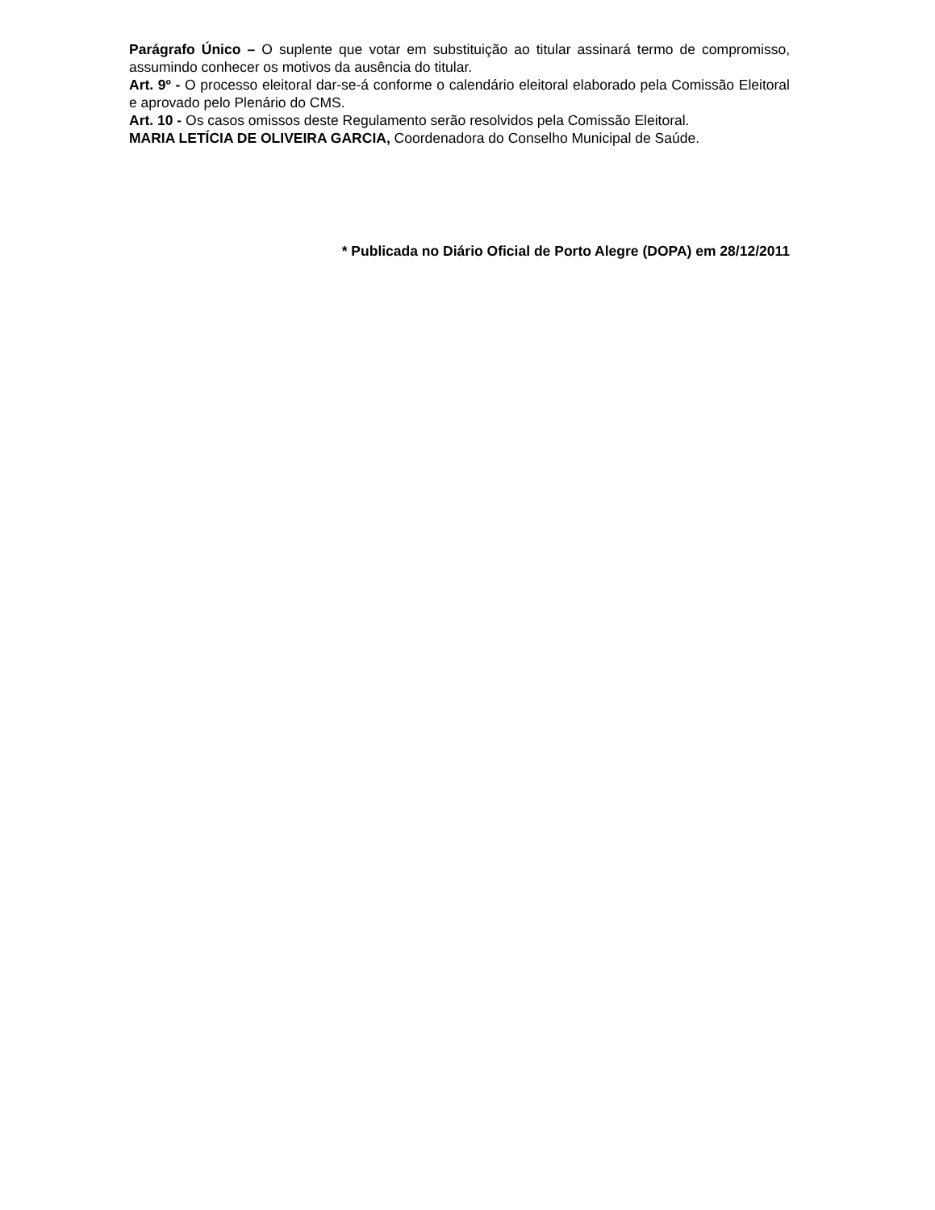Parágrafo Único – O suplente que votar em substituição ao titular assinará termo de compromisso, assumindo conhecer os motivos da ausência do titular.
Art. 9º - O processo eleitoral dar-se-á conforme o calendário eleitoral elaborado pela Comissão Eleitoral e aprovado pelo Plenário do CMS.
Art. 10 - Os casos omissos deste Regulamento serão resolvidos pela Comissão Eleitoral.
MARIA LETÍCIA DE OLIVEIRA GARCIA, Coordenadora do Conselho Municipal de Saúde.
* Publicada no Diário Oficial de Porto Alegre (DOPA) em 28/12/2011